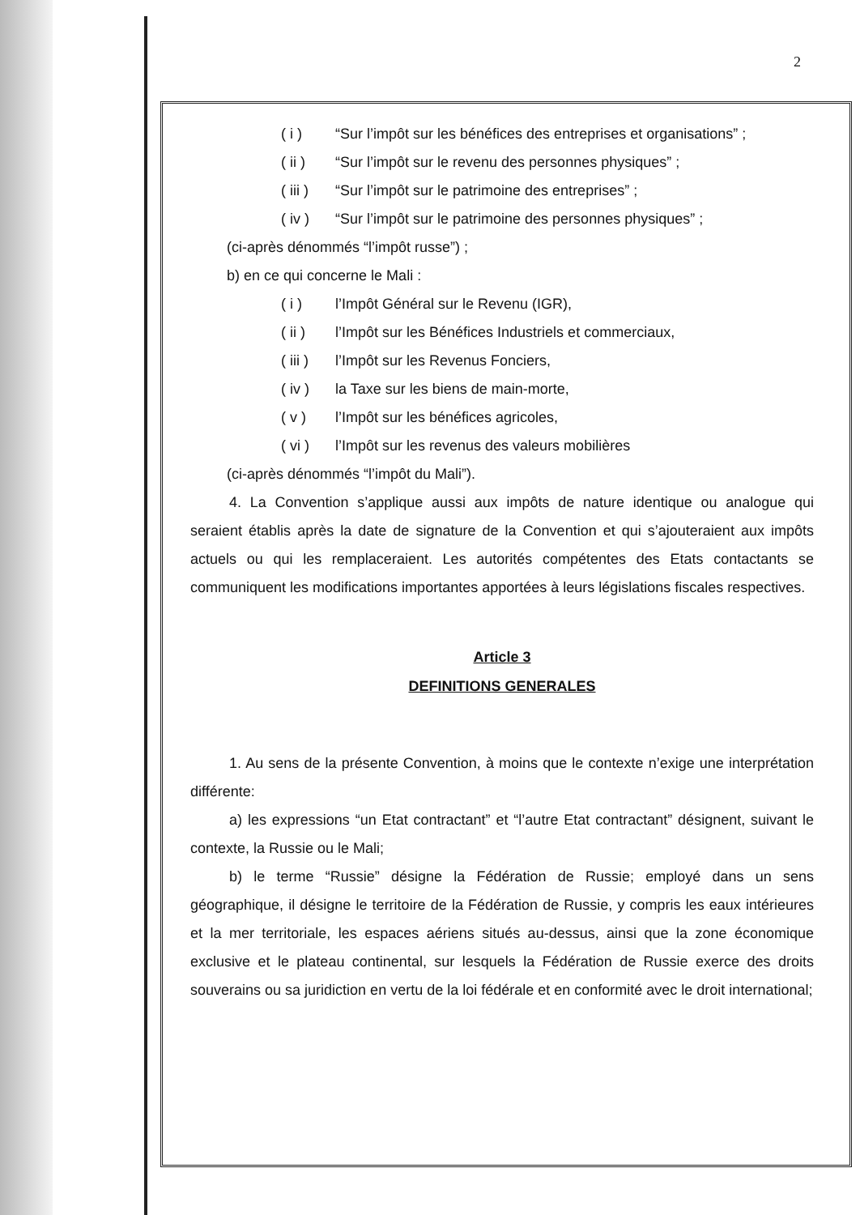2
( i ) “Sur l’impôt sur les bénéfices des entreprises et organisations” ;
( ii ) “Sur l’impôt sur le revenu des personnes physiques” ;
( iii ) “Sur l’impôt sur le patrimoine des entreprises” ;
( iv ) “Sur l’impôt sur le patrimoine des personnes physiques” ;
(ci-après dénommés “l’impôt russe”) ;
b) en ce qui concerne le Mali :
( i ) l’Impôt Général sur le Revenu (IGR),
( ii ) l’Impôt sur les Bénéfices Industriels et commerciaux,
( iii ) l’Impôt sur les Revenus Fonciers,
( iv ) la Taxe sur les biens de main-morte,
( v ) l’Impôt sur les bénéfices agricoles,
( vi ) l’Impôt sur les revenus des valeurs mobilières
(ci-après dénommés “l’impôt du Mali”).
4. La Convention s’applique aussi aux impôts de nature identique ou analogue qui seraient établis après la date de signature de la Convention et qui s’ajouteraient aux impôts actuels ou qui les remplaceraient. Les autorités compétentes des Etats contactants se communiquent les modifications importantes apportées à leurs législations fiscales respectives.
Article 3
DEFINITIONS GENERALES
1. Au sens de la présente Convention, à moins que le contexte n’exige une interprétation différente:
a) les expressions “un Etat contractant” et “l’autre Etat contractant” désignent, suivant le contexte, la Russie ou le Mali;
b) le terme “Russie” désigne la Fédération de Russie; employé dans un sens géographique, il désigne le territoire de la Fédération de Russie, y compris les eaux intérieures et la mer territoriale, les espaces aériens situés au-dessus, ainsi que la zone économique exclusive et le plateau continental, sur lesquels la Fédération de Russie exerce des droits souverains ou sa juridiction en vertu de la loi fédérale et en conformité avec le droit international;